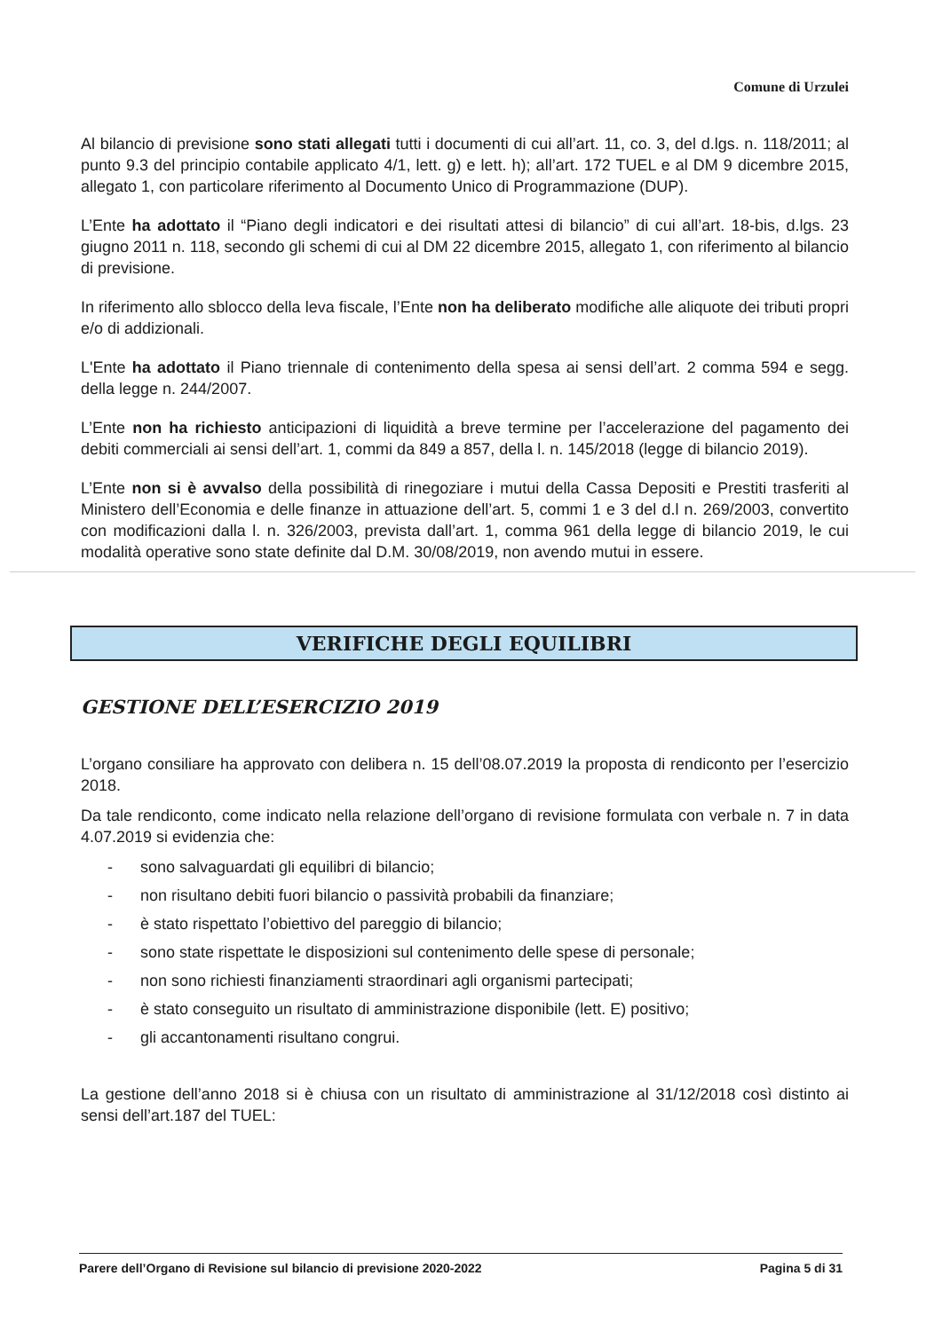Comune di Urzulei
Al bilancio di previsione sono stati allegati tutti i documenti di cui all’art. 11, co. 3, del d.lgs. n. 118/2011; al punto 9.3 del principio contabile applicato 4/1, lett. g) e lett. h); all’art. 172 TUEL e al DM 9 dicembre 2015, allegato 1, con particolare riferimento al Documento Unico di Programmazione (DUP).
L’Ente ha adottato il “Piano degli indicatori e dei risultati attesi di bilancio” di cui all’art. 18-bis, d.lgs. 23 giugno 2011 n. 118, secondo gli schemi di cui al DM 22 dicembre 2015, allegato 1, con riferimento al bilancio di previsione.
In riferimento allo sblocco della leva fiscale, l’Ente non ha deliberato modifiche alle aliquote dei tributi propri e/o di addizionali.
L'Ente ha adottato il Piano triennale di contenimento della spesa ai sensi dell’art. 2 comma 594 e segg. della legge n. 244/2007.
L’Ente non ha richiesto anticipazioni di liquidità a breve termine per l’accelerazione del pagamento dei debiti commerciali ai sensi dell’art. 1, commi da 849 a 857, della l. n. 145/2018 (legge di bilancio 2019).
L’Ente non si è avvalso della possibilità di rinegoziare i mutui della Cassa Depositi e Prestiti trasferiti al Ministero dell’Economia e delle finanze in attuazione dell’art. 5, commi 1 e 3 del d.l n. 269/2003, convertito con modificazioni dalla l. n. 326/2003, prevista dall’art. 1, comma 961 della legge di bilancio 2019, le cui modalità operative sono state definite dal D.M. 30/08/2019, non avendo mutui in essere.
VERIFICHE DEGLI EQUILIBRI
GESTIONE DELL’ESERCIZIO 2019
L’organo consiliare ha approvato con delibera n. 15 dell’08.07.2019 la proposta di rendiconto per l’esercizio 2018.
Da tale rendiconto, come indicato nella relazione dell’organo di revisione formulata con verbale n. 7 in data 4.07.2019 si evidenzia che:
- sono salvaguardati gli equilibri di bilancio;
- non risultano debiti fuori bilancio o passività probabili da finanziare;
- è stato rispettato l’obiettivo del pareggio di bilancio;
- sono state rispettate le disposizioni sul contenimento delle spese di personale;
- non sono richiesti finanziamenti straordinari agli organismi partecipati;
- è stato conseguito un risultato di amministrazione disponibile (lett. E) positivo;
- gli accantonamenti risultano congrui.
La gestione dell’anno 2018 si è chiusa con un risultato di amministrazione al 31/12/2018 così distinto ai sensi dell’art.187 del TUEL:
Parere dell’Organo di Revisione sul bilancio di previsione 2020-2022 Pagina 5 di 31